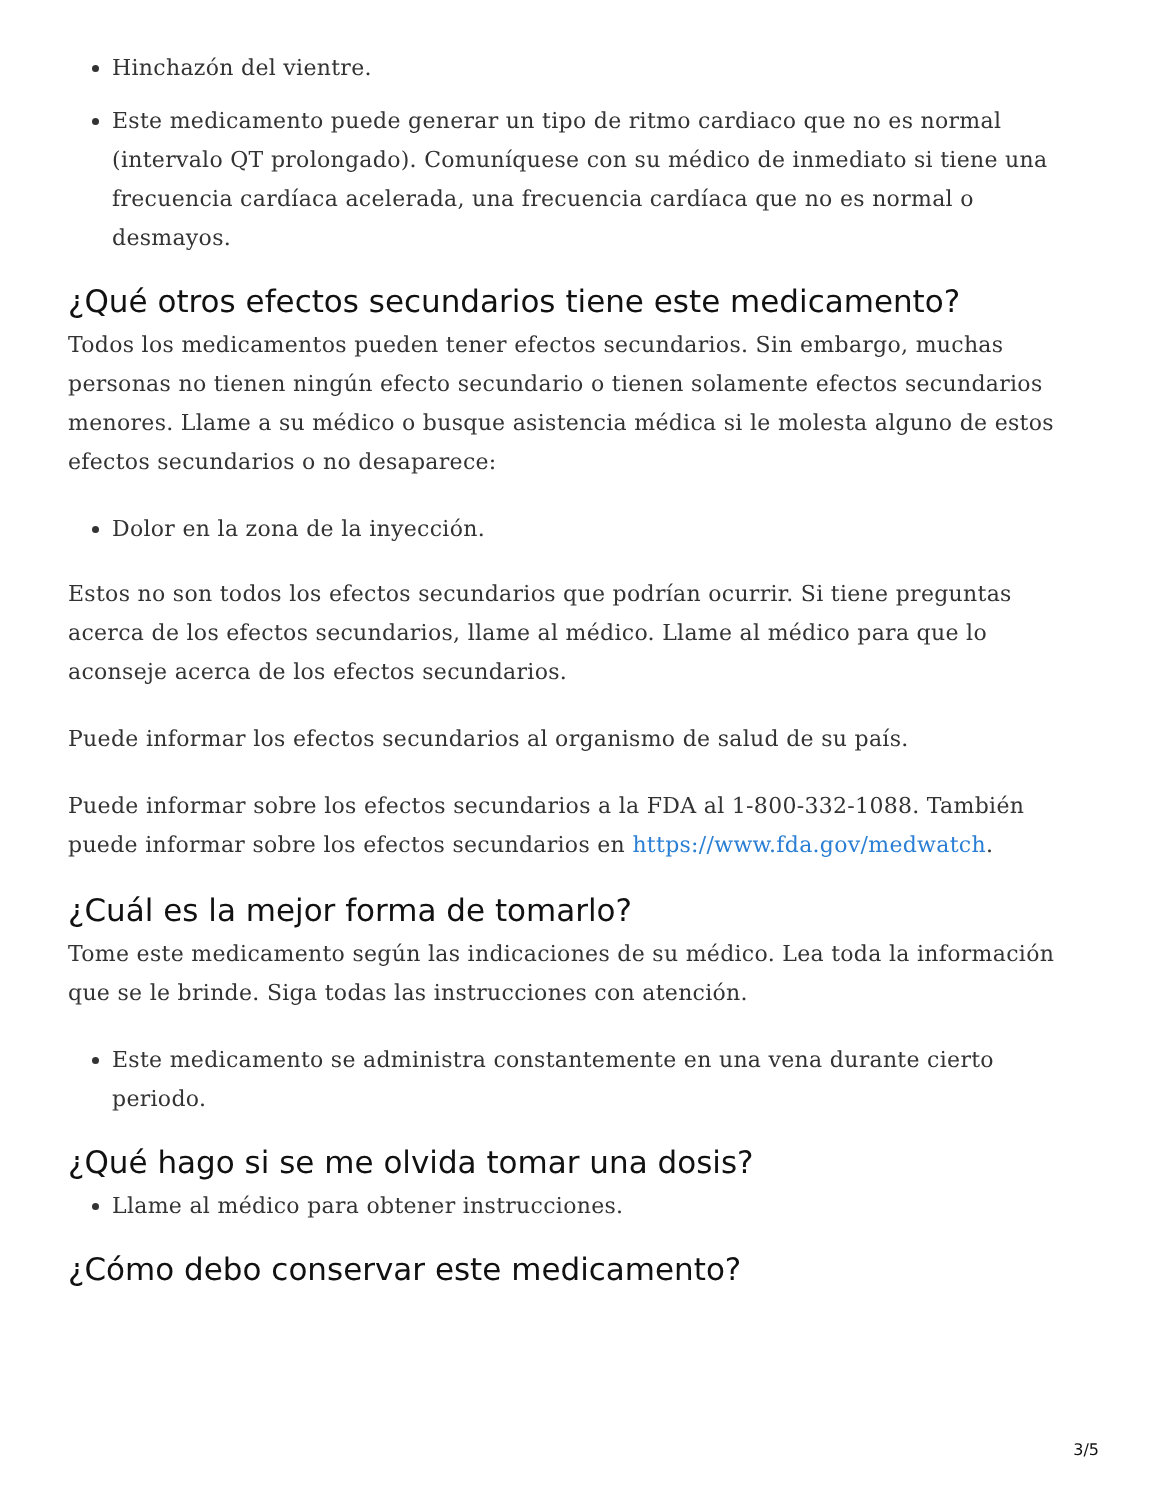Hinchazón del vientre.
Este medicamento puede generar un tipo de ritmo cardiaco que no es normal (intervalo QT prolongado). Comuníquese con su médico de inmediato si tiene una frecuencia cardíaca acelerada, una frecuencia cardíaca que no es normal o desmayos.
¿Qué otros efectos secundarios tiene este medicamento?
Todos los medicamentos pueden tener efectos secundarios. Sin embargo, muchas personas no tienen ningún efecto secundario o tienen solamente efectos secundarios menores. Llame a su médico o busque asistencia médica si le molesta alguno de estos efectos secundarios o no desaparece:
Dolor en la zona de la inyección.
Estos no son todos los efectos secundarios que podrían ocurrir. Si tiene preguntas acerca de los efectos secundarios, llame al médico. Llame al médico para que lo aconseje acerca de los efectos secundarios.
Puede informar los efectos secundarios al organismo de salud de su país.
Puede informar sobre los efectos secundarios a la FDA al 1-800-332-1088. También puede informar sobre los efectos secundarios en https://www.fda.gov/medwatch.
¿Cuál es la mejor forma de tomarlo?
Tome este medicamento según las indicaciones de su médico. Lea toda la información que se le brinde. Siga todas las instrucciones con atención.
Este medicamento se administra constantemente en una vena durante cierto periodo.
¿Qué hago si se me olvida tomar una dosis?
Llame al médico para obtener instrucciones.
¿Cómo debo conservar este medicamento?
3/5